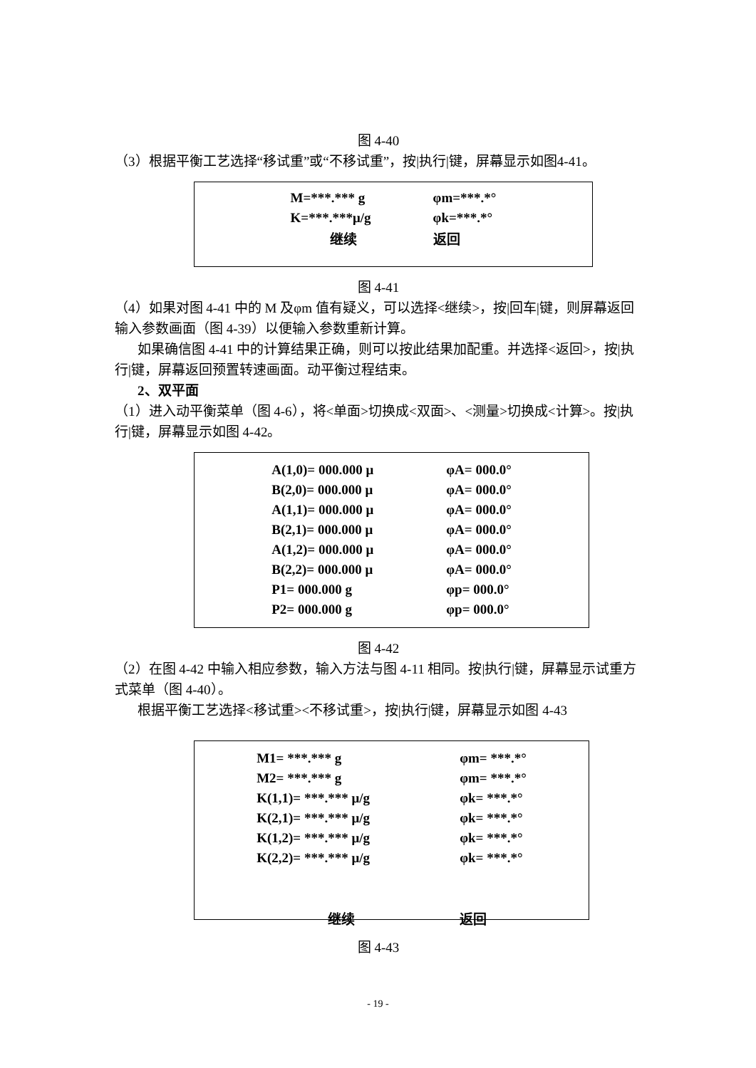图 4-40
（3）根据平衡工艺选择“移试重”或“不移试重”，按|执行|键，屏幕显示如图4-41。
| M=***.*** g | φm=***.*° |
| K=***.***μ/g | φk=***.*° |
| 继续 | 返回 |
图 4-41
（4）如果对图 4-41 中的 M 及φm 值有疑义，可以选择<继续>，按|回车|键，则屏幕返回输入参数画面（图 4-39）以便输入参数重新计算。
如果确信图 4-41 中的计算结果正确，则可以按此结果加配重。并选择<返回>，按|执行|键，屏幕返回预置转速画面。动平衡过程结束。
2、双平面
（1）进入动平衡菜单（图 4-6），将<单面>切换成<双面>、<测量>切换成<计算>。按|执行|键，屏幕显示如图 4-42。
| A(1,0)= 000.000 μ | φA= 000.0° |
| B(2,0)= 000.000 μ | φA= 000.0° |
| A(1,1)= 000.000 μ | φA= 000.0° |
| B(2,1)= 000.000 μ | φA= 000.0° |
| A(1,2)= 000.000 μ | φA= 000.0° |
| B(2,2)= 000.000 μ | φA= 000.0° |
| P1= 000.000 g | φp= 000.0° |
| P2= 000.000 g | φp= 000.0° |
图 4-42
（2）在图 4-42 中输入相应参数，输入方法与图 4-11 相同。按|执行|键，屏幕显示试重方式菜单（图 4-40）。
根据平衡工艺选择<移试重><不移试重>，按|执行|键，屏幕显示如图 4-43
| M1= ***.*** g | φm= ***.*° |
| M2= ***.*** g | φm= ***.*° |
| K(1,1)= ***.*** μ/g | φk= ***.*° |
| K(2,1)= ***.*** μ/g | φk= ***.*° |
| K(1,2)= ***.*** μ/g | φk= ***.*° |
| K(2,2)= ***.*** μ/g | φk= ***.*° |
| 继续 | 返回 |
图 4-43
- 19 -